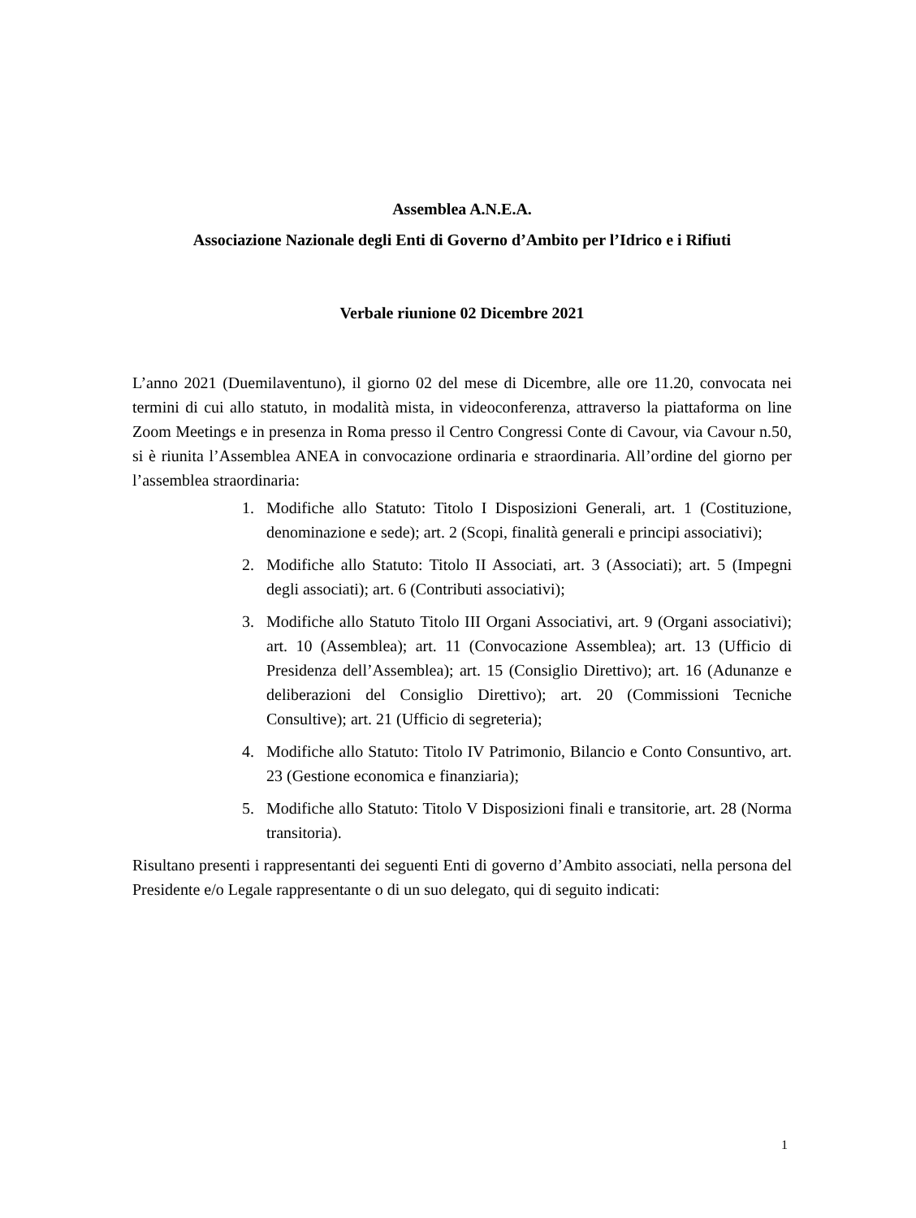Assemblea A.N.E.A.
Associazione Nazionale degli Enti di Governo d’Ambito per l’Idrico e i Rifiuti
Verbale riunione 02 Dicembre 2021
L’anno 2021 (Duemilaventuno), il giorno 02 del mese di Dicembre, alle ore 11.20, convocata nei termini di cui allo statuto, in modalità mista, in videoconferenza, attraverso la piattaforma on line Zoom Meetings e in presenza in Roma presso il Centro Congressi Conte di Cavour, via Cavour n.50, si è riunita l’Assemblea ANEA in convocazione ordinaria e straordinaria. All’ordine del giorno per l’assemblea straordinaria:
1. Modifiche allo Statuto: Titolo I Disposizioni Generali, art. 1 (Costituzione, denominazione e sede); art. 2 (Scopi, finalità generali e principi associativi);
2. Modifiche allo Statuto: Titolo II Associati, art. 3 (Associati); art. 5 (Impegni degli associati); art. 6 (Contributi associativi);
3. Modifiche allo Statuto Titolo III Organi Associativi, art. 9 (Organi associativi); art. 10 (Assemblea); art. 11 (Convocazione Assemblea); art. 13 (Ufficio di Presidenza dell’Assemblea); art. 15 (Consiglio Direttivo); art. 16 (Adunanze e deliberazioni del Consiglio Direttivo); art. 20 (Commissioni Tecniche Consultive); art. 21 (Ufficio di segreteria);
4. Modifiche allo Statuto: Titolo IV Patrimonio, Bilancio e Conto Consuntivo, art. 23 (Gestione economica e finanziaria);
5. Modifiche allo Statuto: Titolo V Disposizioni finali e transitorie, art. 28 (Norma transitoria).
Risultano presenti i rappresentanti dei seguenti Enti di governo d’Ambito associati, nella persona del Presidente e/o Legale rappresentante o di un suo delegato, qui di seguito indicati:
1